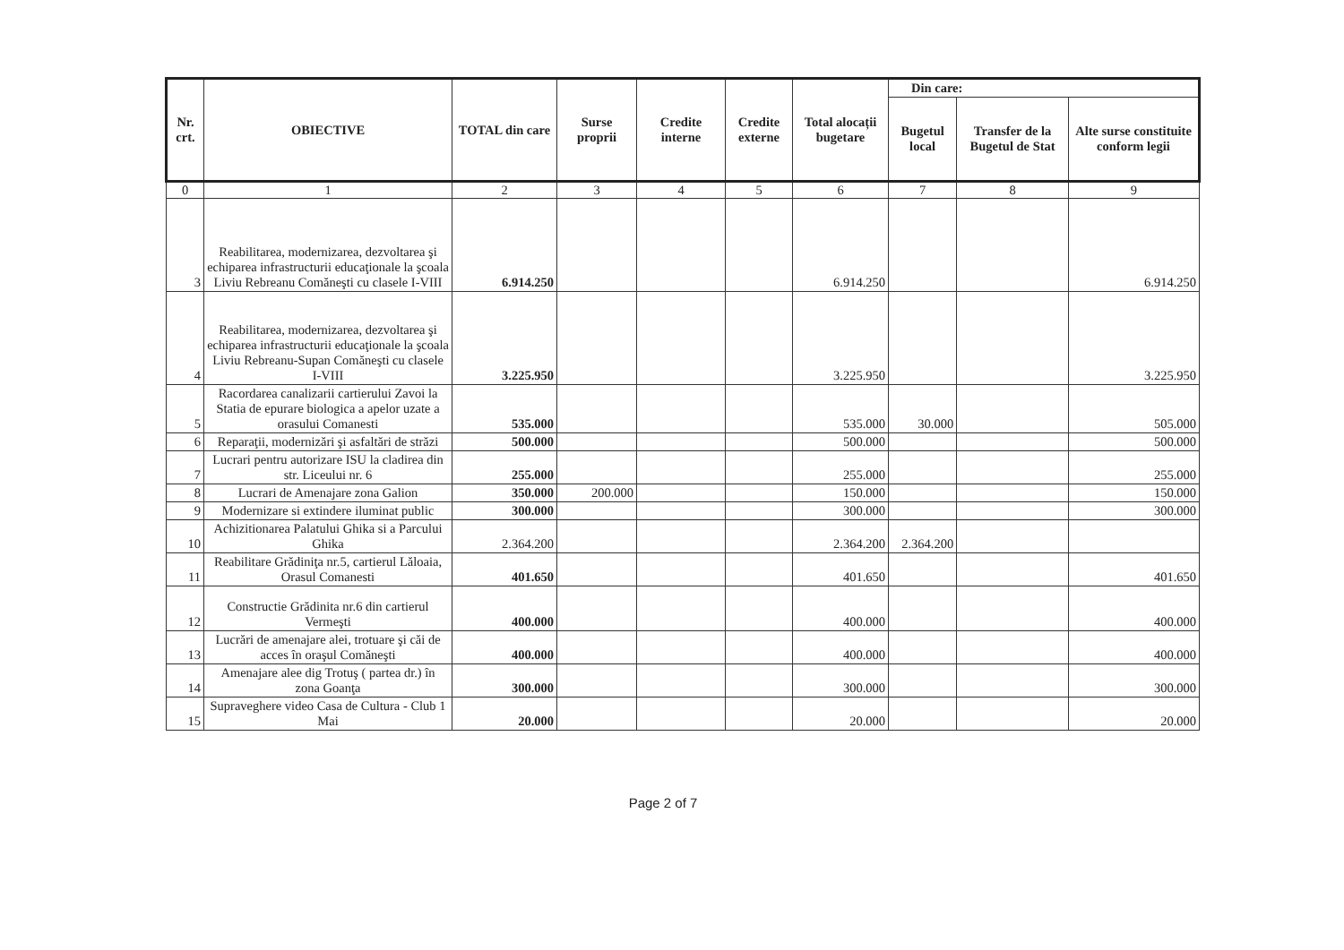| Nr. crt. | OBIECTIVE | TOTAL din care | Surse proprii | Credite interne | Credite externe | Total alocații bugetare | Din care: | | |
| --- | --- | --- | --- | --- | --- | --- | --- | --- | --- |
| | | | | | | | Bugetul local | Transfer de la Bugetul de Stat | Alte surse constituite conform legii |
| 0 | 1 | 2 | 3 | 4 | 5 | 6 | 7 | 8 | 9 |
| 3 | Reabilitarea, modernizarea, dezvoltarea şi echiparea infrastructurii educaţionale la şcoala Liviu Rebreanu Comăneşti cu clasele I-VIII | 6.914.250 | | | | 6.914.250 | | | 6.914.250 |
| 4 | Reabilitarea, modernizarea, dezvoltarea şi echiparea infrastructurii educaţionale la şcoala Liviu Rebreanu-Supan Comăneşti cu clasele I-VIII | 3.225.950 | | | | 3.225.950 | | | 3.225.950 |
| 5 | Racordarea canalizarii cartierului Zavoi la Statia de epurare biologica a apelor uzate a orasului Comanesti | 535.000 | | | | 535.000 | 30.000 | | 505.000 |
| 6 | Reparaţii, modernizări şi asfaltări de străzi | 500.000 | | | | 500.000 | | | 500.000 |
| 7 | Lucrari pentru autorizare ISU la cladirea din str. Liceului nr. 6 | 255.000 | | | | 255.000 | | | 255.000 |
| 8 | Lucrari de Amenajare zona Galion | 350.000 | 200.000 | | | 150.000 | | | 150.000 |
| 9 | Modernizare si extindere iluminat public | 300.000 | | | | 300.000 | | | 300.000 |
| 10 | Achizitionarea Palatului Ghika si a Parcului Ghika | 2.364.200 | | | | 2.364.200 | 2.364.200 | | |
| 11 | Reabilitare Grădiniţa nr.5, cartierul Lăloaia, Orasul Comanesti | 401.650 | | | | 401.650 | | | 401.650 |
| 12 | Constructie Grădinita nr.6 din cartierul Vermeşti | 400.000 | | | | 400.000 | | | 400.000 |
| 13 | Lucrări de amenajare alei, trotuare şi căi de acces în oraşul Comăneşti | 400.000 | | | | 400.000 | | | 400.000 |
| 14 | Amenajare alee dig Trotuş ( partea dr.) în zona Goanţa | 300.000 | | | | 300.000 | | | 300.000 |
| 15 | Supraveghere video Casa de Cultura - Club 1 Mai | 20.000 | | | | 20.000 | | | 20.000 |
Page 2 of 7